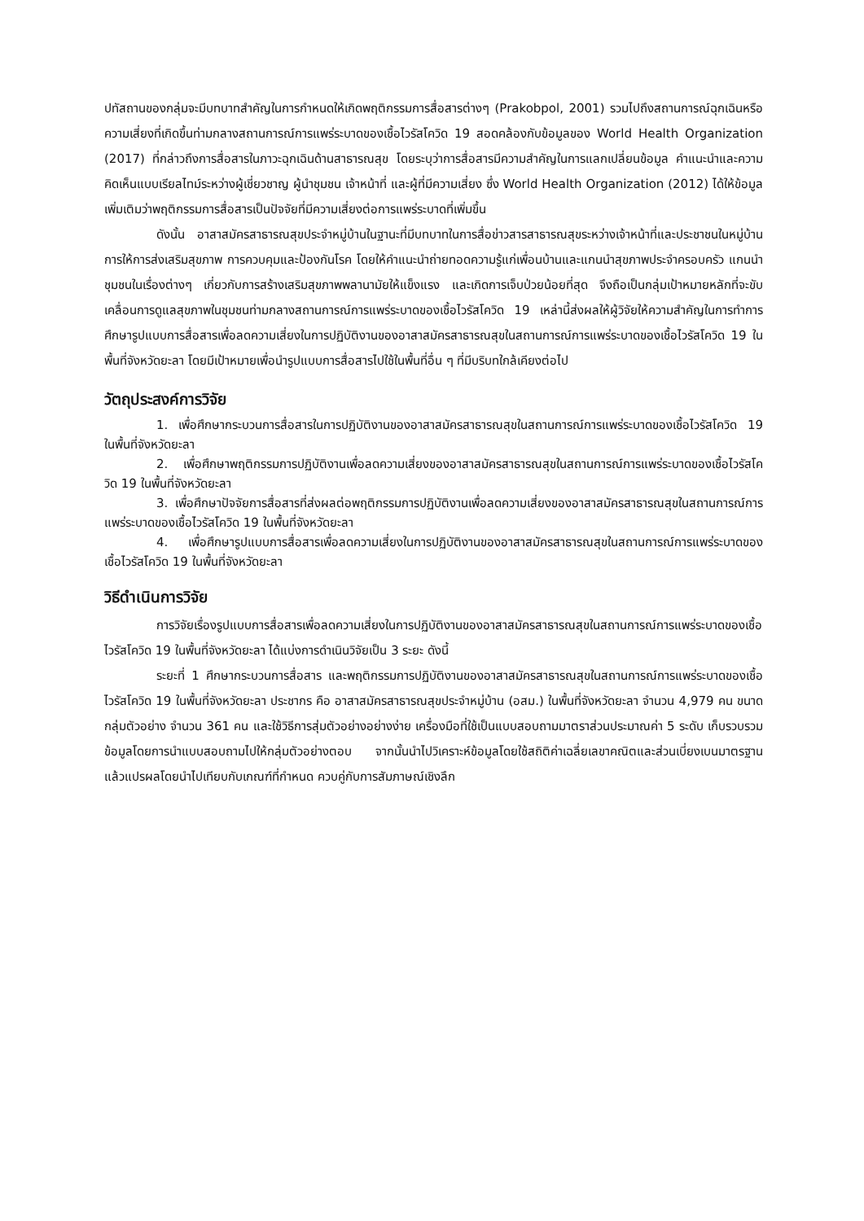ปทัสถานของกลุ่มจะมีบทบาทสำคัญในการกำหนดให้เกิดพฤติกรรมการสื่อสารต่างๆ (Prakobpol, 2001) รวมไปถึงสถานการณ์ฉุกเฉินหรือความเสี่ยงที่เกิดขึ้นท่ามกลางสถานการณ์การแพร่ระบาดของเชื้อไวรัสโควิด 19 สอดคล้องกับข้อมูลของ World Health Organization (2017) ที่กล่าวถึงการสื่อสารในภาวะฉุกเฉินด้านสาธารณสุข โดยระบุว่าการสื่อสารมีความสำคัญในการแลกเปลี่ยนข้อมูล คำแนะนำและความคิดเห็นแบบเรียลไทม์ระหว่างผู้เชี่ยวชาญ ผู้นำชุมชน เจ้าหน้าที่ และผู้ที่มีความเสี่ยง ซึ่ง World Health Organization (2012) ได้ให้ข้อมูลเพิ่มเติมว่าพฤติกรรมการสื่อสารเป็นปัจจัยที่มีความเสี่ยงต่อการแพร่ระบาดที่เพิ่มขึ้น
ดังนั้น อาสาสมัครสาธารณสุขประจำหมู่บ้านในฐานะที่มีบทบาทในการสื่อข่าวสารสาธารณสุขระหว่างเจ้าหน้าที่และประชาชนในหมู่บ้าน การให้การส่งเสริมสุขภาพ การควบคุมและป้องกันโรค โดยให้คำแนะนำถ่ายทอดความรู้แก่เพื่อนบ้านและแกนนำสุขภาพประจำครอบครัว แกนนำชุมชนในเรื่องต่างๆ เกี่ยวกับการสร้างเสริมสุขภาพพลานามัยให้แข็งแรง และเกิดการเจ็บป่วยน้อยที่สุด จึงถือเป็นกลุ่มเป้าหมายหลักที่จะขับเคลื่อนการดูแลสุขภาพในชุมชนท่ามกลางสถานการณ์การแพร่ระบาดของเชื้อไวรัสโควิด 19 เหล่านี้ส่งผลให้ผู้วิจัยให้ความสำคัญในการทำการศึกษารูปแบบการสื่อสารเพื่อลดความเสี่ยงในการปฏิบัติงานของอาสาสมัครสาธารณสุขในสถานการณ์การแพร่ระบาดของเชื้อไวรัสโควิด 19 ในพื้นที่จังหวัดยะลา โดยมีเป้าหมายเพื่อนำรูปแบบการสื่อสารไปใช้ในพื้นที่อื่น ๆ ที่มีบริบทใกล้เคียงต่อไป
วัตถุประสงค์การวิจัย
1. เพื่อศึกษากระบวนการสื่อสารในการปฏิบัติงานของอาสาสมัครสาธารณสุขในสถานการณ์การแพร่ระบาดของเชื้อไวรัสโควิด 19 ในพื้นที่จังหวัดยะลา
2. เพื่อศึกษาพฤติกรรมการปฏิบัติงานเพื่อลดความเสี่ยงของอาสาสมัครสาธารณสุขในสถานการณ์การแพร่ระบาดของเชื้อไวรัสโควิด 19 ในพื้นที่จังหวัดยะลา
3. เพื่อศึกษาปัจจัยการสื่อสารที่ส่งผลต่อพฤติกรรมการปฏิบัติงานเพื่อลดความเสี่ยงของอาสาสมัครสาธารณสุขในสถานการณ์การแพร่ระบาดของเชื้อไวรัสโควิด 19 ในพื้นที่จังหวัดยะลา
4. เพื่อศึกษารูปแบบการสื่อสารเพื่อลดความเสี่ยงในการปฏิบัติงานของอาสาสมัครสาธารณสุขในสถานการณ์การแพร่ระบาดของเชื้อไวรัสโควิด 19 ในพื้นที่จังหวัดยะลา
วิธีดำเนินการวิจัย
การวิจัยเรื่องรูปแบบการสื่อสารเพื่อลดความเสี่ยงในการปฏิบัติงานของอาสาสมัครสาธารณสุขในสถานการณ์การแพร่ระบาดของเชื้อไวรัสโควิด 19 ในพื้นที่จังหวัดยะลา ได้แบ่งการดำเนินวิจัยเป็น 3 ระยะ ดังนี้
ระยะที่ 1 ศึกษากระบวนการสื่อสาร และพฤติกรรมการปฏิบัติงานของอาสาสมัครสาธารณสุขในสถานการณ์การแพร่ระบาดของเชื้อไวรัสโควิด 19 ในพื้นที่จังหวัดยะลา ประชากร คือ อาสาสมัครสาธารณสุขประจำหมู่บ้าน (อสม.) ในพื้นที่จังหวัดยะลา จำนวน 4,979 คน ขนาดกลุ่มตัวอย่าง จำนวน 361 คน และใช้วิธีการสุ่มตัวอย่างอย่างง่าย เครื่องมือที่ใช้เป็นแบบสอบถามมาตราส่วนประมาณค่า 5 ระดับ เก็บรวบรวมข้อมูลโดยการนำแบบสอบถามไปให้กลุ่มตัวอย่างตอบ จากนั้นนำไปวิเคราะห์ข้อมูลโดยใช้สถิติค่าเฉลี่ยเลขาคณิตและส่วนเบี่ยงเบนมาตรฐาน แล้วแปรผลโดยนำไปเทียบกับเกณฑ์ที่กำหนด ควบคู่กับการสัมภาษณ์เชิงลึก